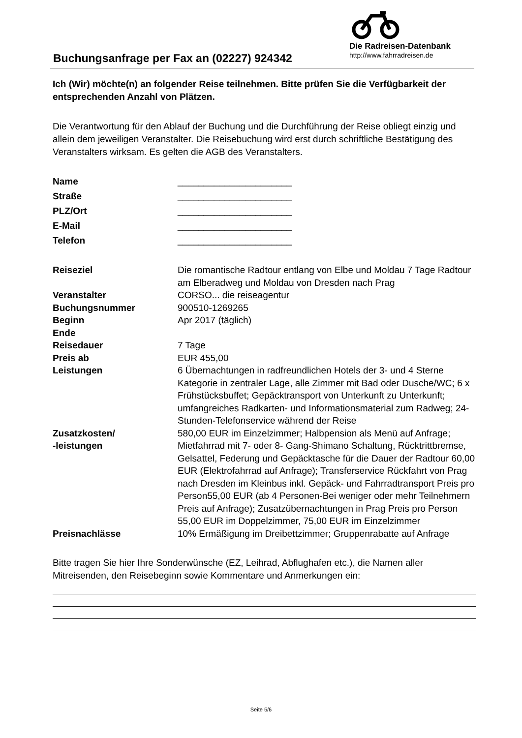Buchungsanfrage per Fax an (02227) 924342
Die Radreisen-Datenbank
http://www.fahrradreisen.de
Ich (Wir) möchte(n) an folgender Reise teilnehmen. Bitte prüfen Sie die Verfügbarkeit der entsprechenden Anzahl von Plätzen.
Die Verantwortung für den Ablauf der Buchung und die Durchführung der Reise obliegt einzig und allein dem jeweiligen Veranstalter. Die Reisebuchung wird erst durch schriftliche Bestätigung des Veranstalters wirksam. Es gelten die AGB des Veranstalters.
| Name | ______________________ |
| Straße | ______________________ |
| PLZ/Ort | ______________________ |
| E-Mail | ______________________ |
| Telefon | ______________________ |
| Reiseziel | Die romantische Radtour entlang von Elbe und Moldau 7 Tage Radtour am Elberadweg und Moldau von Dresden nach Prag |
| Veranstalter | CORSO... die reiseagentur |
| Buchungsnummer | 900510-1269265 |
| Beginn | Apr 2017 (täglich) |
| Ende | |
| Reisedauer | 7 Tage |
| Preis ab | EUR 455,00 |
| Leistungen | 6 Übernachtungen in radfreundlichen Hotels der 3- und 4 Sterne Kategorie in zentraler Lage, alle Zimmer mit Bad oder Dusche/WC; 6 x Frühstücksbuffet; Gepäcktransport von Unterkunft zu Unterkunft; umfangreiches Radkarten- und Informationsmaterial zum Radweg; 24-Stunden-Telefonservice während der Reise |
| Zusatzkosten/ -leistungen | 580,00 EUR im Einzelzimmer; Halbpension als Menü auf Anfrage; Mietfahrrad mit 7- oder 8- Gang-Shimano Schaltung, Rücktrittbremse, Gelsattel, Federung und Gepäcktasche für die Dauer der Radtour 60,00 EUR (Elektrofahrrad auf Anfrage); Transferservice Rückfahrt von Prag nach Dresden im Kleinbus inkl. Gepäck- und Fahrradtransport Preis pro Person55,00 EUR (ab 4 Personen-Bei weniger oder mehr Teilnehmern Preis auf Anfrage); Zusatzübernachtungen in Prag Preis pro Person 55,00 EUR im Doppelzimmer, 75,00 EUR im Einzelzimmer |
| Preisnachlässe | 10% Ermäßigung im Dreibettzimmer; Gruppenrabatte auf Anfrage |
Bitte tragen Sie hier Ihre Sonderwünsche (EZ, Leihrad, Abflughafen etc.), die Namen aller Mitreisenden, den Reisebeginn sowie Kommentare und Anmerkungen ein:
Seite 5/6